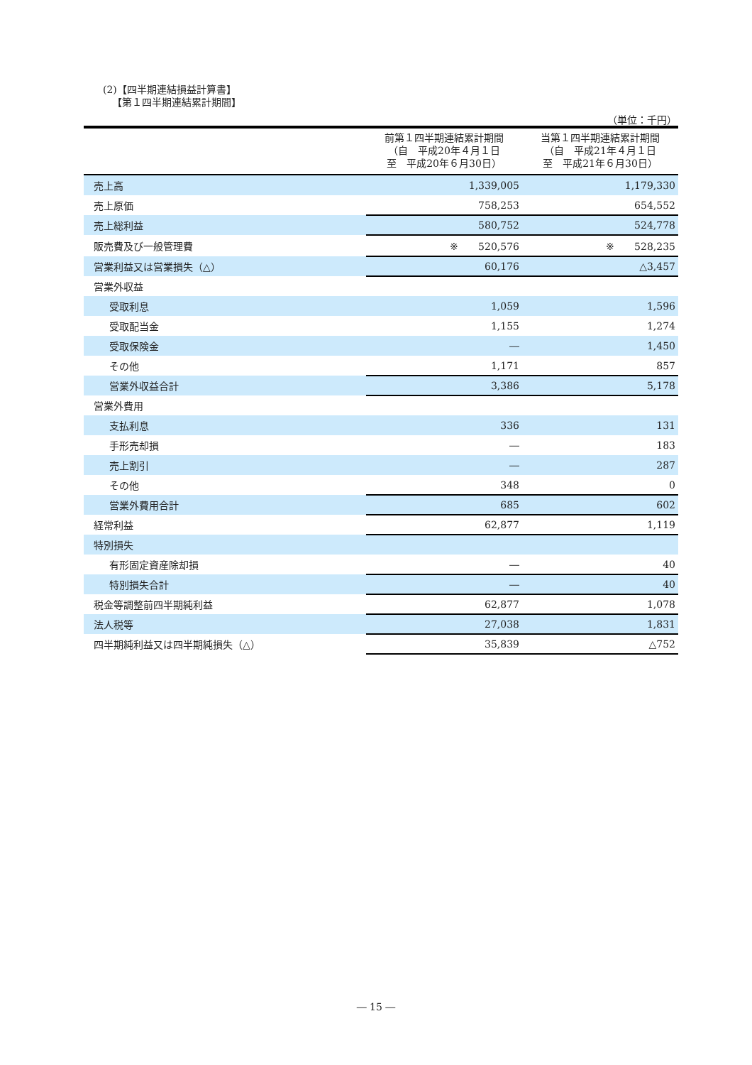(2)【四半期連結損益計算書】
【第１四半期連結累計期間】
（単位：千円）
| | 前第１四半期連結累計期間 （自 平成20年４月１日 至 平成20年６月30日） | 当第１四半期連結累計期間 （自 平成21年４月１日 至 平成21年６月30日） |
| --- | --- | --- |
| 売上高 | 1,339,005 | 1,179,330 |
| 売上原価 | 758,253 | 654,552 |
| 売上総利益 | 580,752 | 524,778 |
| 販売費及び一般管理費 | ※ 520,576 | ※ 528,235 |
| 営業利益又は営業損失（△） | 60,176 | △3,457 |
| 営業外収益 | | |
| 受取利息 | 1,059 | 1,596 |
| 受取配当金 | 1,155 | 1,274 |
| 受取保険金 | ― | 1,450 |
| その他 | 1,171 | 857 |
| 営業外収益合計 | 3,386 | 5,178 |
| 営業外費用 | | |
| 支払利息 | 336 | 131 |
| 手形売却損 | ― | 183 |
| 売上割引 | ― | 287 |
| その他 | 348 | 0 |
| 営業外費用合計 | 685 | 602 |
| 経常利益 | 62,877 | 1,119 |
| 特別損失 | | |
| 有形固定資産除却損 | ― | 40 |
| 特別損失合計 | ― | 40 |
| 税金等調整前四半期純利益 | 62,877 | 1,078 |
| 法人税等 | 27,038 | 1,831 |
| 四半期純利益又は四半期純損失（△） | 35,839 | △752 |
― 15 ―